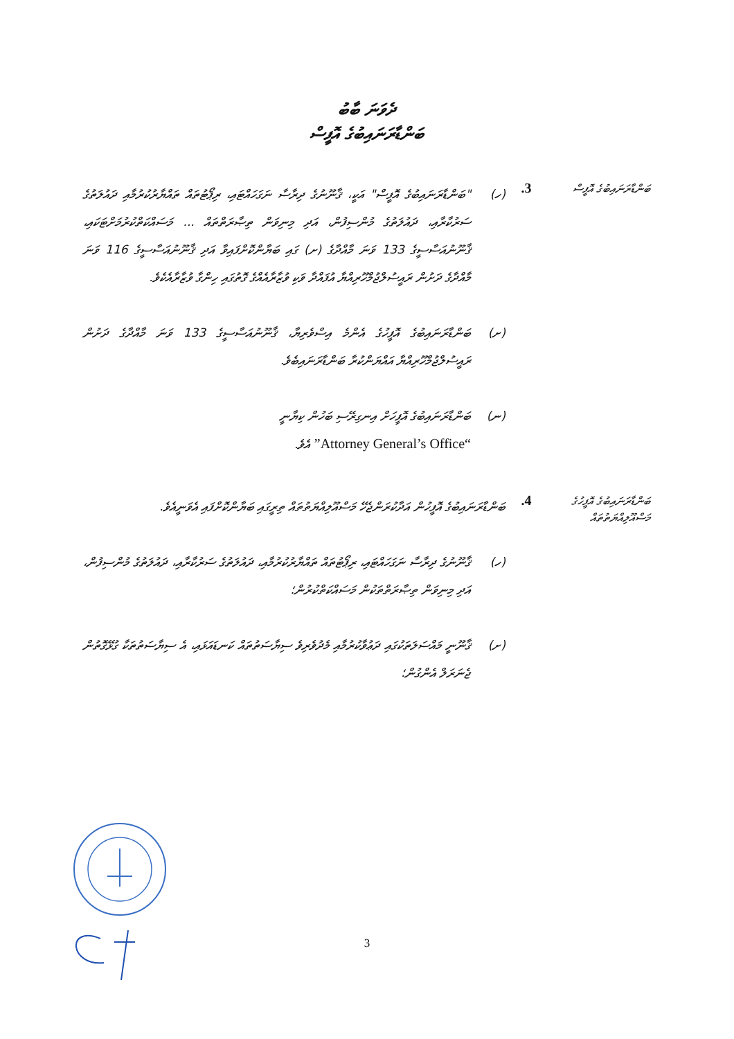ދެވަނަ ބާބު
ބަންޑާރަނައިބުގެ އޮފީސް
ބަންޑާރަނައިބުގެ އޮފީސް
3.
(ހ) "ބަންޑާރަނައިބުގެ އޮފީސް" އަކީ، ޤާނޫނުގެ ދިރާސާ ނަގަހައްޓައި، ރިޕޯޓުތައް ތައްޔާރުކުރުމާއި ދައުލަތުގެ ސަރުކާރާއި، ދައުލަތުގެ މުންސިފުން، އަދި މިނިވަން ތިޞާރަތްތައް ... މަސައްކަތްކުރުމަށްޓަކައި، ޤާނޫނުއަސާސީގެ 133 ވަނަ މާއްދާގެ (ށ) ގައި ބަޔާންކޮށްފައިވާ އަދި ޤާނޫނުއަސާސީގެ 116 ވަނަ މާއްދާގެ ދަށުން ރައީސުލްޖުމްހޫރިއްޔާ އުފައްދާ ވަކި ވުޒާރާއެއްގެ ގޮތުގައި ހިންގާ ވުޒާރާއެކެވެ.
(ށ) ބަންޑާރަނައިބުގެ އޮފީހުގެ އެންމެ އިސްވެރިޔާ، ޤާނޫނުއަސާސީގެ 133 ވަނަ މާއްދާގެ ދަށުން ރައީސުލްޖުމްހޫރިއްޔާ އައްޔަންކުރާ ބަންޑާރަނައިބެވެ.
(ނ) ބަންޑާރަނައިބުގެ އޮފީހަށް އިނގިރޭސި ބަހުން ކިޔާނީ
“Attorney General’s Office” އެވެ.
ބަންޑާރަނައިބުގެ އޮފީހުގެ މަސްއޫލިއްޔަތުތައް
4.
ބަންޑާރަނައިބުގެ އޮފީހުން އަދާކުރަންޖެހޭ މަސްއޫލިއްޔަތުތައް ތިރީގައި ބަޔާންކޮށްފައި އެވަނީއެވެ.
(ހ) ޤާނޫނުގެ ދިރާސާ ނަގަހައްޓައި، ރިޕޯޓުތައް ތައްޔާރުކުރުމާއި، ދައުލަތުގެ ސަރުކާރާއި، ދައުލަތުގެ މުންސިފުން، އަދި މިނިވަން ތިޞާރަތްތަކުން މަސައްކަތްކުރުން؛
(ށ) ޤާނޫނީ މައްސަލަތަކުގައި ދަޢުވާކުރުމާއި މެދުވެރިވެ ސިޔާސަތުތައް ކަނޑައަޅައި، އެ ސިޔާސަތުތަކާ ގުޅޭގޮތުން ޖެނަރަލް އެންގުން؛
3